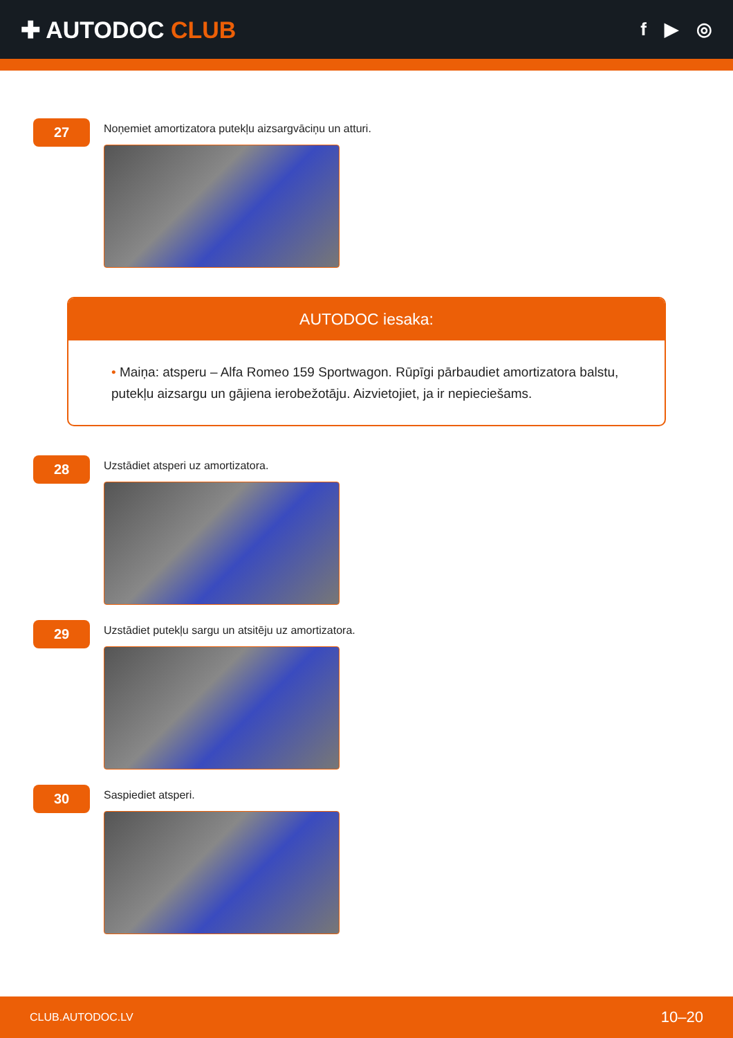✚ AUTODOC CLUB
f ▶ ◎
27
Noņemiet amortizatora putekļu aizsargvāciņu un atturi.
AUTODOC iesaka:
• Maiņa: atsperu – Alfa Romeo 159 Sportwagon. Rūpīgi pārbaudiet amortizatora balstu, putekļu aizsargu un gājiena ierobežotāju. Aizvietojiet, ja ir nepieciešams.
28
Uzstādiet atsperi uz amortizatora.
29
Uzstādiet putekļu sargu un atsitēju uz amortizatora.
30
Saspiediet atsperi.
CLUB.AUTODOC.LV 10–20